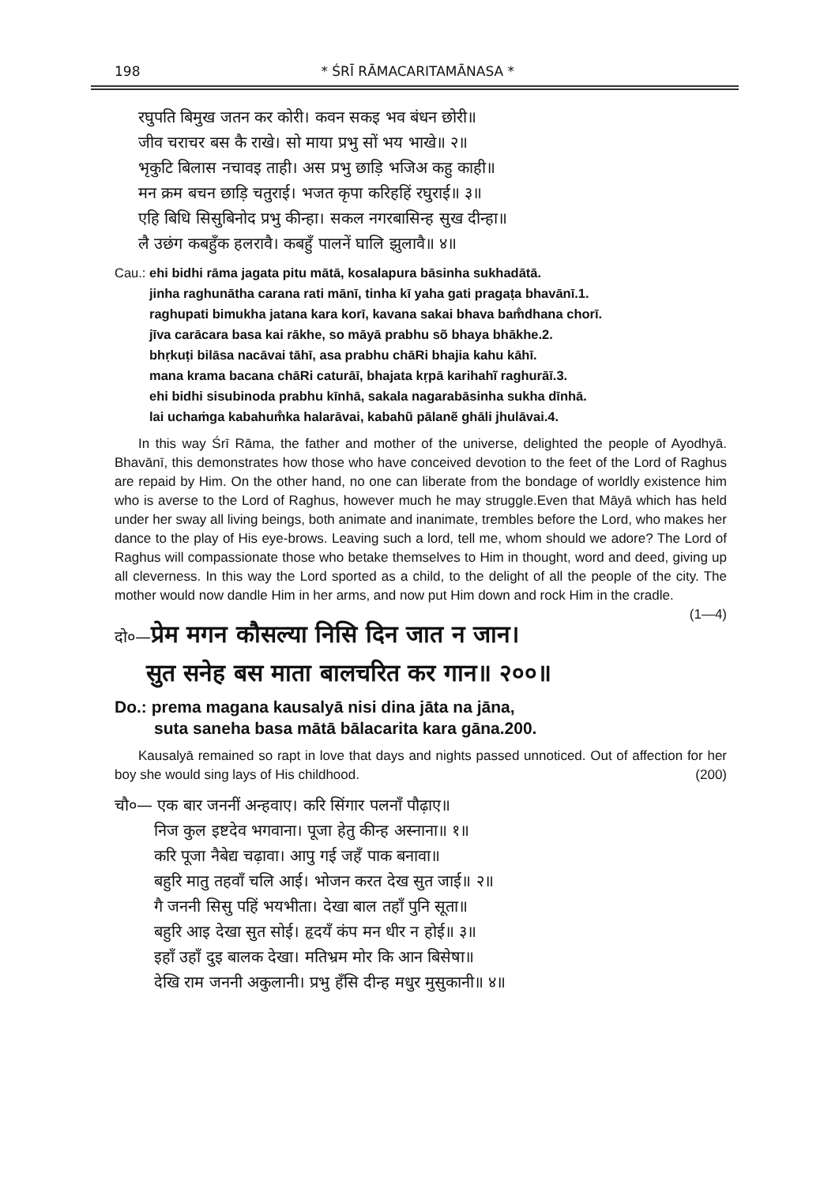198 * ŚRĪ RĀMACARITAMĀNASA *
रघुपति बिमुख जतन कर कोरी। कवन सकइ भव बंधन छोरी॥
जीव चराचर बस कै राखे। सो माया प्रभु सों भय भाखे॥ २॥
भृकुटि बिलास नचावइ ताही। अस प्रभु छाड़ि भजिअ कहु काही॥
मन क्रम बचन छाड़ि चतुराई। भजत कृपा करिहहिं रघुराई॥ ३॥
एहि बिधि सिसुबिनोद प्रभु कीन्हा। सकल नगरबासिन्ह सुख दीन्हा॥
लै उछंग कबहुँक हलरावै। कबहुँ पालनें घालि झुलावै॥ ४॥
Cau.: ehi bidhi rāma jagata pitu mātā, kosalapura bāsinha sukhadātā.
jinha raghunātha carana rati mānī, tinha kī yaha gati pragaṭa bhavānī.1.
raghupati bimukha jatana kara korī, kavana sakai bhava bam̐dhana chorī.
jīva carācara basa kai rākhe, so māyā prabhu sõ bhaya bhākhe.2.
bhṛkuṭi bilāsa nacāvai tāhī, asa prabhu chāRi bhajia kahu kāhī.
mana krama bacana chāRi caturāī, bhajata kṛpā karihahĩ raghurāī.3.
ehi bidhi sisubinoda prabhu kīnhā, sakala nagarabāsinha sukha dīnhā.
lai uchaṁga kabahum̐ka halarāvai, kabahũ pālanẽ ghāli jhulāvai.4.
In this way Śrī Rāma, the father and mother of the universe, delighted the people of Ayodhyā. Bhavānī, this demonstrates how those who have conceived devotion to the feet of the Lord of Raghus are repaid by Him. On the other hand, no one can liberate from the bondage of worldly existence him who is averse to the Lord of Raghus, however much he may struggle.Even that Māyā which has held under her sway all living beings, both animate and inanimate, trembles before the Lord, who makes her dance to the play of His eye-brows. Leaving such a lord, tell me, whom should we adore? The Lord of Raghus will compassionate those who betake themselves to Him in thought, word and deed, giving up all cleverness. In this way the Lord sported as a child, to the delight of all the people of the city. The mother would now dandle Him in her arms, and now put Him down and rock Him in the cradle. (1—4)
दो०—प्रेम मगन कौसल्या निसि दिन जात न जान।
सुत सनेह बस माता बालचरित कर गान॥ २००॥
Do.: prema magana kausalyā nisi dina jāta na jāna,
suta saneha basa mātā bālacarita kara gāna.200.
Kausalyā remained so rapt in love that days and nights passed unnoticed. Out of affection for her boy she would sing lays of His childhood. (200)
चौ०— एक बार जननीं अन्हवाए। करि सिंगार पलनाँ पौढ़ाए॥
निज कुल इष्टदेव भगवाना। पूजा हेतु कीन्ह अस्नाना॥ १॥
करि पूजा नैबेद्य चढ़ावा। आपु गई जहँ पाक बनावा॥
बहुरि मातु तहवाँ चलि आई। भोजन करत देख सुत जाई॥ २॥
गै जननी सिसु पहिं भयभीता। देखा बाल तहाँ पुनि सूता॥
बहुरि आइ देखा सुत सोई। हृदयँ कंप मन धीर न होई॥ ३॥
इहाँ उहाँ दुइ बालक देखा। मतिभ्रम मोर कि आन बिसेषा॥
देखि राम जननी अकुलानी। प्रभु हँसि दीन्ह मधुर मुसुकानी॥ ४॥